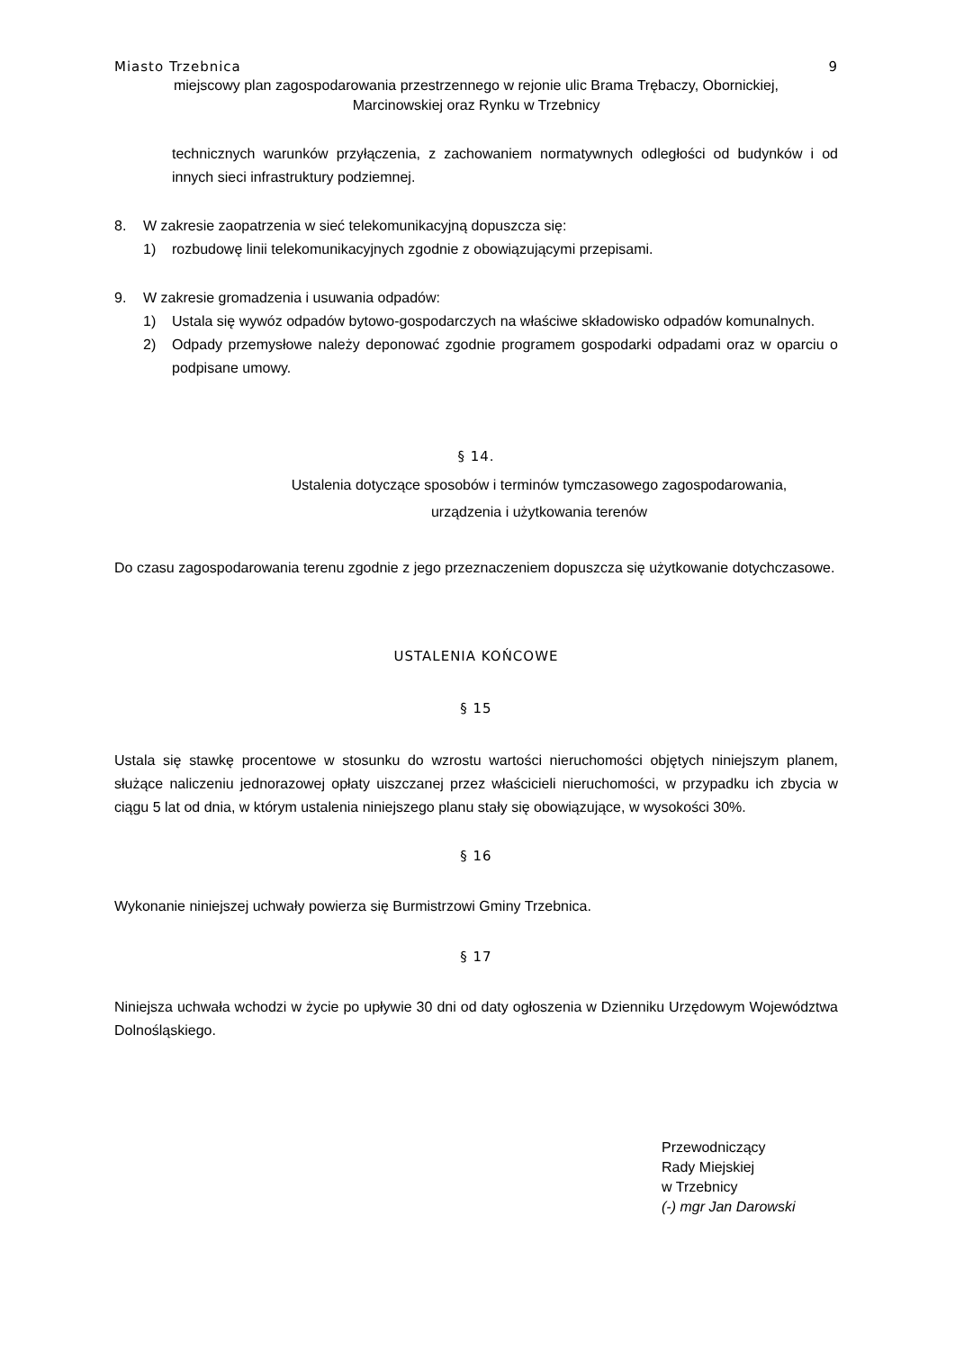Miasto Trzebnica 9
miejscowy plan zagospodarowania przestrzennego w rejonie ulic Brama Trębaczy, Obornickiej,
Marcinowskiej oraz Rynku w Trzebnicy
technicznych warunków przyłączenia, z zachowaniem normatywnych odległości od budynków i od innych sieci infrastruktury podziemnej.
8. W zakresie zaopatrzenia w sieć telekomunikacyjną dopuszcza się:
1) rozbudowę linii telekomunikacyjnych zgodnie z obowiązującymi przepisami.
9. W zakresie gromadzenia i usuwania odpadów:
1) Ustala się wywóz odpadów bytowo-gospodarczych na właściwe składowisko odpadów komunalnych.
2) Odpady przemysłowe należy deponować zgodnie programem gospodarki odpadami oraz w oparciu o podpisane umowy.
§ 14.
Ustalenia dotyczące sposobów i terminów tymczasowego zagospodarowania,
urządzenia i użytkowania terenów
Do czasu zagospodarowania terenu zgodnie z jego przeznaczeniem dopuszcza się użytkowanie dotychczasowe.
USTALENIA KOŃCOWE
§ 15
Ustala się stawkę procentowe w stosunku do wzrostu wartości nieruchomości objętych niniejszym planem, służące naliczeniu jednorazowej opłaty uiszczanej przez właścicieli nieruchomości, w przypadku ich zbycia w ciągu 5 lat od dnia, w którym ustalenia niniejszego planu stały się obowiązujące, w wysokości 30%.
§ 16
Wykonanie niniejszej uchwały powierza się Burmistrzowi Gminy Trzebnica.
§ 17
Niniejsza uchwała wchodzi w życie po upływie 30 dni od daty ogłoszenia w Dzienniku Urzędowym Województwa Dolnośląskiego.
Przewodniczący
Rady Miejskiej
w Trzebnicy
(-) mgr Jan Darowski